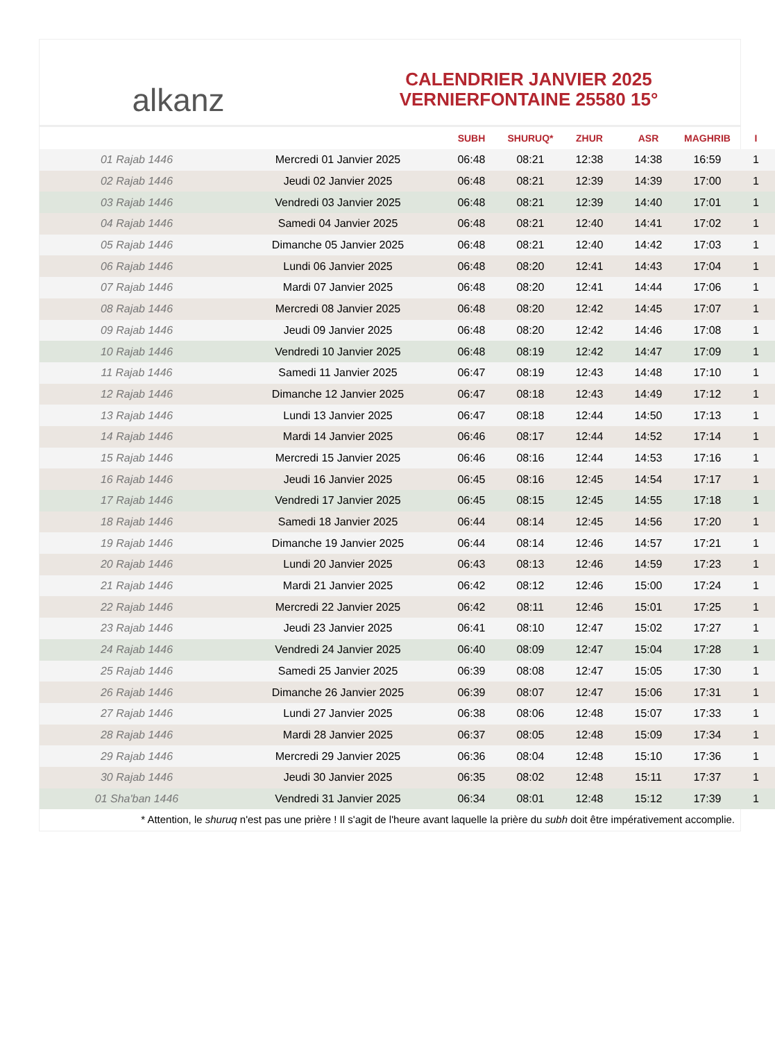alkanz
CALENDRIER JANVIER 2025
VERNIERFONTAINE 25580 15°
| | | SUBH | SHURUQ* | ZHUR | ASR | MAGHRIB | I |
| --- | --- | --- | --- | --- | --- | --- | --- |
| 01 Rajab 1446 | Mercredi 01 Janvier 2025 | 06:48 | 08:21 | 12:38 | 14:38 | 16:59 | 1 |
| 02 Rajab 1446 | Jeudi 02 Janvier 2025 | 06:48 | 08:21 | 12:39 | 14:39 | 17:00 | 1 |
| 03 Rajab 1446 | Vendredi 03 Janvier 2025 | 06:48 | 08:21 | 12:39 | 14:40 | 17:01 | 1 |
| 04 Rajab 1446 | Samedi 04 Janvier 2025 | 06:48 | 08:21 | 12:40 | 14:41 | 17:02 | 1 |
| 05 Rajab 1446 | Dimanche 05 Janvier 2025 | 06:48 | 08:21 | 12:40 | 14:42 | 17:03 | 1 |
| 06 Rajab 1446 | Lundi 06 Janvier 2025 | 06:48 | 08:20 | 12:41 | 14:43 | 17:04 | 1 |
| 07 Rajab 1446 | Mardi 07 Janvier 2025 | 06:48 | 08:20 | 12:41 | 14:44 | 17:06 | 1 |
| 08 Rajab 1446 | Mercredi 08 Janvier 2025 | 06:48 | 08:20 | 12:42 | 14:45 | 17:07 | 1 |
| 09 Rajab 1446 | Jeudi 09 Janvier 2025 | 06:48 | 08:20 | 12:42 | 14:46 | 17:08 | 1 |
| 10 Rajab 1446 | Vendredi 10 Janvier 2025 | 06:48 | 08:19 | 12:42 | 14:47 | 17:09 | 1 |
| 11 Rajab 1446 | Samedi 11 Janvier 2025 | 06:47 | 08:19 | 12:43 | 14:48 | 17:10 | 1 |
| 12 Rajab 1446 | Dimanche 12 Janvier 2025 | 06:47 | 08:18 | 12:43 | 14:49 | 17:12 | 1 |
| 13 Rajab 1446 | Lundi 13 Janvier 2025 | 06:47 | 08:18 | 12:44 | 14:50 | 17:13 | 1 |
| 14 Rajab 1446 | Mardi 14 Janvier 2025 | 06:46 | 08:17 | 12:44 | 14:52 | 17:14 | 1 |
| 15 Rajab 1446 | Mercredi 15 Janvier 2025 | 06:46 | 08:16 | 12:44 | 14:53 | 17:16 | 1 |
| 16 Rajab 1446 | Jeudi 16 Janvier 2025 | 06:45 | 08:16 | 12:45 | 14:54 | 17:17 | 1 |
| 17 Rajab 1446 | Vendredi 17 Janvier 2025 | 06:45 | 08:15 | 12:45 | 14:55 | 17:18 | 1 |
| 18 Rajab 1446 | Samedi 18 Janvier 2025 | 06:44 | 08:14 | 12:45 | 14:56 | 17:20 | 1 |
| 19 Rajab 1446 | Dimanche 19 Janvier 2025 | 06:44 | 08:14 | 12:46 | 14:57 | 17:21 | 1 |
| 20 Rajab 1446 | Lundi 20 Janvier 2025 | 06:43 | 08:13 | 12:46 | 14:59 | 17:23 | 1 |
| 21 Rajab 1446 | Mardi 21 Janvier 2025 | 06:42 | 08:12 | 12:46 | 15:00 | 17:24 | 1 |
| 22 Rajab 1446 | Mercredi 22 Janvier 2025 | 06:42 | 08:11 | 12:46 | 15:01 | 17:25 | 1 |
| 23 Rajab 1446 | Jeudi 23 Janvier 2025 | 06:41 | 08:10 | 12:47 | 15:02 | 17:27 | 1 |
| 24 Rajab 1446 | Vendredi 24 Janvier 2025 | 06:40 | 08:09 | 12:47 | 15:04 | 17:28 | 1 |
| 25 Rajab 1446 | Samedi 25 Janvier 2025 | 06:39 | 08:08 | 12:47 | 15:05 | 17:30 | 1 |
| 26 Rajab 1446 | Dimanche 26 Janvier 2025 | 06:39 | 08:07 | 12:47 | 15:06 | 17:31 | 1 |
| 27 Rajab 1446 | Lundi 27 Janvier 2025 | 06:38 | 08:06 | 12:48 | 15:07 | 17:33 | 1 |
| 28 Rajab 1446 | Mardi 28 Janvier 2025 | 06:37 | 08:05 | 12:48 | 15:09 | 17:34 | 1 |
| 29 Rajab 1446 | Mercredi 29 Janvier 2025 | 06:36 | 08:04 | 12:48 | 15:10 | 17:36 | 1 |
| 30 Rajab 1446 | Jeudi 30 Janvier 2025 | 06:35 | 08:02 | 12:48 | 15:11 | 17:37 | 1 |
| 01 Sha'ban 1446 | Vendredi 31 Janvier 2025 | 06:34 | 08:01 | 12:48 | 15:12 | 17:39 | 1 |
* Attention, le shuruq n'est pas une prière ! Il s'agit de l'heure avant laquelle la prière du subh doit être impérativement accomplie.